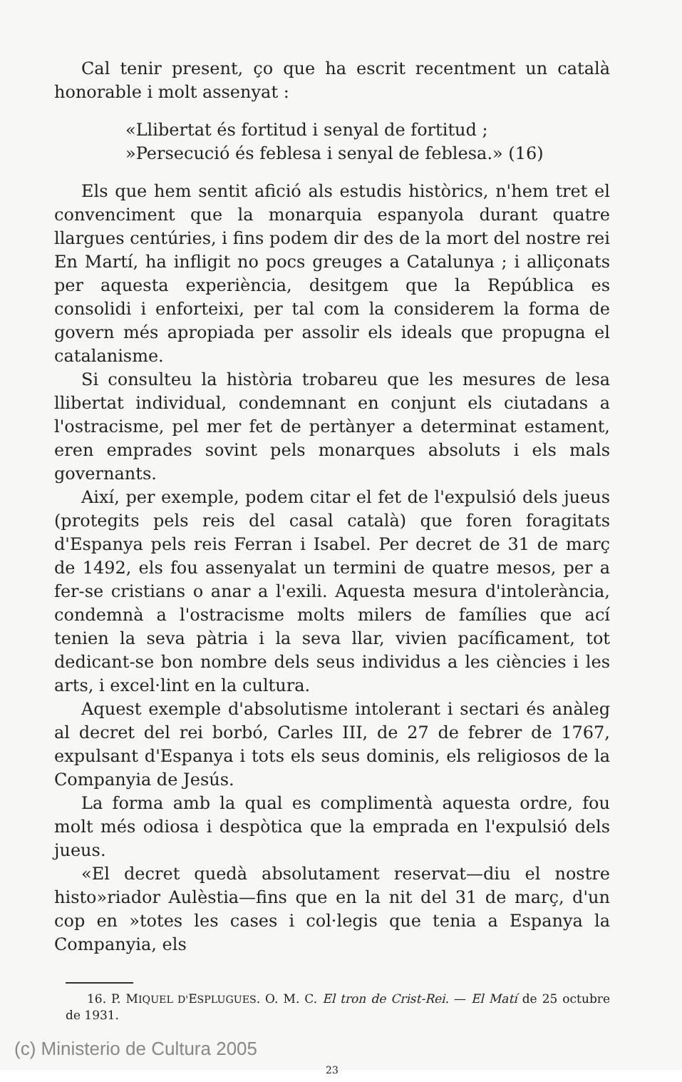Cal tenir present, ço que ha escrit recentment un català honorable i molt assenyat :
«Llibertat és fortitud i senyal de fortitud ;
»Persecució és feblesa i senyal de feblesa.» (16)
Els que hem sentit afició als estudis històrics, n'hem tret el convenciment que la monarquia espanyola durant quatre llargues centúries, i fins podem dir des de la mort del nostre rei En Martí, ha infligit no pocs greuges a Catalunya ; i alliçonats per aquesta experiència, desitgem que la República es consolidi i enforteixi, per tal com la considerem la forma de govern més apropiada per assolir els ideals que propugna el catalanisme.
Si consulteu la història trobareu que les mesures de lesa llibertat individual, condemnant en conjunt els ciutadans a l'ostracisme, pel mer fet de pertànyer a determinat estament, eren emprades sovint pels monarques absoluts i els mals governants.
Així, per exemple, podem citar el fet de l'expulsió dels jueus (protegits pels reis del casal català) que foren foragitats d'Espanya pels reis Ferran i Isabel. Per decret de 31 de març de 1492, els fou assenyalat un termini de quatre mesos, per a fer-se cristians o anar a l'exili. Aquesta mesura d'intolerància, condemnà a l'ostracisme molts milers de famílies que ací tenien la seva pàtria i la seva llar, vivien pacíficament, tot dedicant-se bon nombre dels seus individus a les ciències i les arts, i excel·lint en la cultura.
Aquest exemple d'absolutisme intolerant i sectari és anàleg al decret del rei borbó, Carles III, de 27 de febrer de 1767, expulsant d'Espanya i tots els seus dominis, els religiosos de la Companyia de Jesús.
La forma amb la qual es complimentà aquesta ordre, fou molt més odiosa i despòtica que la emprada en l'expulsió dels jueus.
«El decret quedà absolutament reservat—diu el nostre histo»riador Aulèstia—fins que en la nit del 31 de març, d'un cop en »totes les cases i col·legis que tenia a Espanya la Companyia, els
16. P. MIQUEL D'ESPLUGUES. O. M. C. El tron de Crist-Rei. — El Matí de 25 octubre de 1931.
23
(c) Ministerio de Cultura 2005